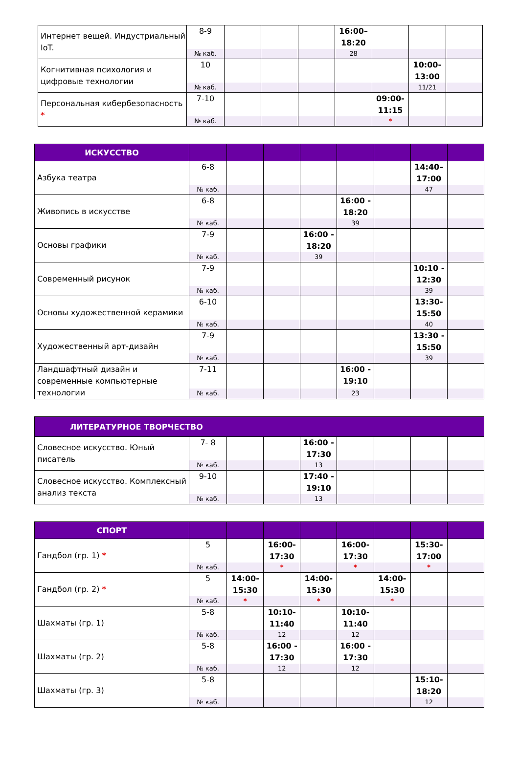| Интернет вещей. Индустриальный IoT. | 8-9 | | | | 16:00–18:20 | | | |
| | № каб. | | | | 28 | | | |
| Когнитивная психология и цифровые технологии | 10 | | | | | | 10:00-13:00 | |
| | № каб. | | | | | | 11/21 | |
| Персональная кибербезопасность * | 7-10 | | | | | 09:00-11:15 | | |
| | № каб. | | | | | * | | |
| ИСКУССТВО | | | | | | | | |
| --- | --- | --- | --- | --- | --- | --- | --- | --- |
| Азбука театра | 6-8 | | | | | | 14:40–17:00 | |
| | № каб. | | | | | | 47 | |
| Живопись в искусстве | 6-8 | | | | 16:00 - 18:20 | | | |
| | № каб. | | | | 39 | | | |
| Основы графики | 7-9 | | | 16:00 - 18:20 | | | | |
| | № каб. | | | 39 | | | | |
| Современный рисунок | 7-9 | | | | | | 10:10 - 12:30 | |
| | № каб. | | | | | | 39 | |
| Основы художественной керамики | 6-10 | | | | | | 13:30-15:50 | |
| | № каб. | | | | | | 40 | |
| Художественный арт-дизайн | 7-9 | | | | | | 13:30 - 15:50 | |
| | № каб. | | | | | | 39 | |
| Ландшафтный дизайн и современные компьютерные технологии | 7-11 | | | | 16:00 - 19:10 | | | |
| | № каб. | | | | 23 | | | |
| ЛИТЕРАТУРНОЕ ТВОРЧЕСТВО | | | | | | | | |
| --- | --- | --- | --- | --- | --- | --- | --- | --- |
| Словесное искусство. Юный писатель | 7- 8 | | | 16:00 - 17:30 | | | | |
| | № каб. | | | 13 | | | | |
| Словесное искусство. Комплексный анализ текста | 9-10 | | | 17:40 - 19:10 | | | | |
| | № каб. | | | 13 | | | | |
| СПОРТ | | | | | | | | |
| --- | --- | --- | --- | --- | --- | --- | --- | --- |
| Гандбол (гр. 1) * | 5 | | 16:00-17:30 | | 16:00-17:30 | | 15:30-17:00 | |
| | № каб. | | * | | * | | * | |
| Гандбол (гр. 2) * | 5 | 14:00-15:30 | | 14:00-15:30 | | 14:00-15:30 | | |
| | № каб. | * | | * | | * | | |
| Шахматы (гр. 1) | 5-8 | | 10:10-11:40 | | 10:10-11:40 | | | |
| | № каб. | | 12 | | 12 | | | |
| Шахматы (гр. 2) | 5-8 | | 16:00 - 17:30 | | 16:00 - 17:30 | | | |
| | № каб. | | 12 | | 12 | | | |
| Шахматы (гр. 3) | 5-8 | | | | | | 15:10-18:20 | |
| | № каб. | | | | | | 12 | |